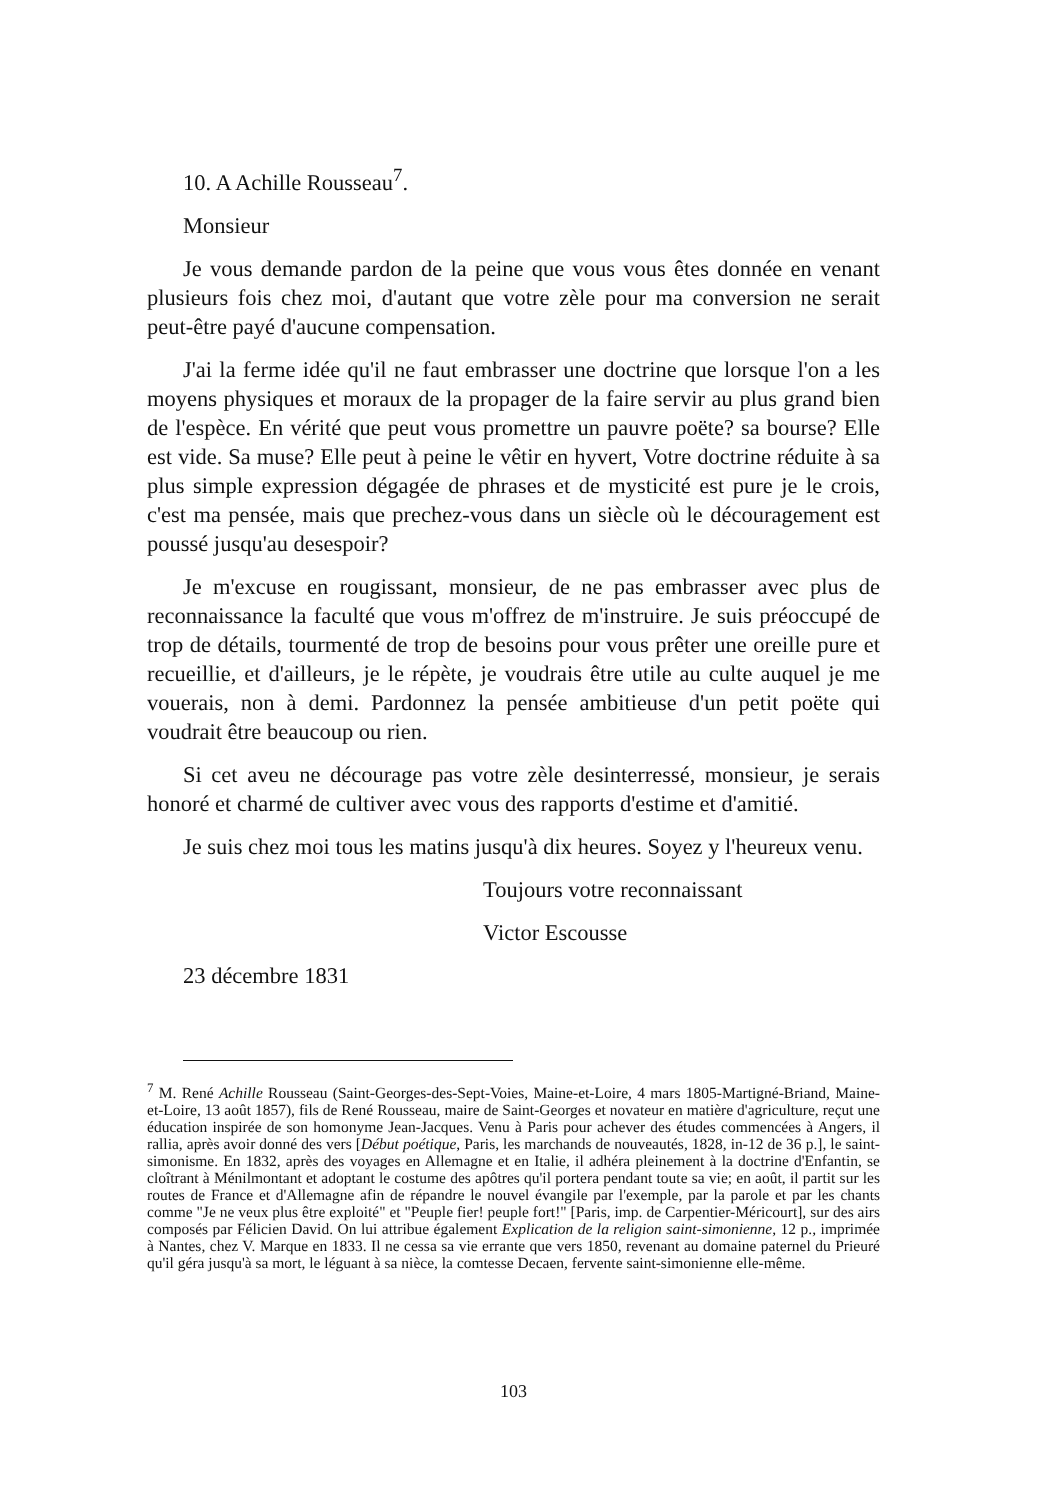10. A Achille Rousseau<sup>7</sup>.
Monsieur
Je vous demande pardon de la peine que vous vous êtes donnée en venant plusieurs fois chez moi, d'autant que votre zèle pour ma conversion ne serait peut-être payé d'aucune compensation.
J'ai la ferme idée qu'il ne faut embrasser une doctrine que lorsque l'on a les moyens physiques et moraux de la propager de la faire servir au plus grand bien de l'espèce. En vérité que peut vous promettre un pauvre poëte? sa bourse? Elle est vide. Sa muse? Elle peut à peine le vêtir en hyvert, Votre doctrine réduite à sa plus simple expression dégagée de phrases et de mysticité est pure je le crois, c'est ma pensée, mais que prechez-vous dans un siècle où le découragement est poussé jusqu'au desespoir?
Je m'excuse en rougissant, monsieur, de ne pas embrasser avec plus de reconnaissance la faculté que vous m'offrez de m'instruire. Je suis préoccupé de trop de détails, tourmenté de trop de besoins pour vous prêter une oreille pure et recueillie, et d'ailleurs, je le répète, je voudrais être utile au culte auquel je me vouerais, non à demi. Pardonnez la pensée ambitieuse d'un petit poëte qui voudrait être beaucoup ou rien.
Si cet aveu ne décourage pas votre zèle desinterressé, monsieur, je serais honoré et charmé de cultiver avec vous des rapports d'estime et d'amitié.
Je suis chez moi tous les matins jusqu'à dix heures. Soyez y l'heureux venu.
Toujours votre reconnaissant
Victor Escousse
23 décembre 1831
<sup>7</sup> M. René Achille Rousseau (Saint-Georges-des-Sept-Voies, Maine-et-Loire, 4 mars 1805-Martigné-Briand, Maine-et-Loire, 13 août 1857), fils de René Rousseau, maire de Saint-Georges et novateur en matière d'agriculture, reçut une éducation inspirée de son homonyme Jean-Jacques. Venu à Paris pour achever des études commencées à Angers, il rallia, après avoir donné des vers [Début poétique, Paris, les marchands de nouveautés, 1828, in-12 de 36 p.], le saint-simonisme. En 1832, après des voyages en Allemagne et en Italie, il adhéra pleinement à la doctrine d'Enfantin, se cloîtrant à Ménilmontant et adoptant le costume des apôtres qu'il portera pendant toute sa vie; en août, il partit sur les routes de France et d'Allemagne afin de répandre le nouvel évangile par l'exemple, par la parole et par les chants comme "Je ne veux plus être exploité" et "Peuple fier! peuple fort!" [Paris, imp. de Carpentier-Méricourt], sur des airs composés par Félicien David. On lui attribue également Explication de la religion saint-simonienne, 12 p., imprimée à Nantes, chez V. Marque en 1833. Il ne cessa sa vie errante que vers 1850, revenant au domaine paternel du Prieuré qu'il géra jusqu'à sa mort, le léguant à sa nièce, la comtesse Decaen, fervente saint-simonienne elle-même.
103